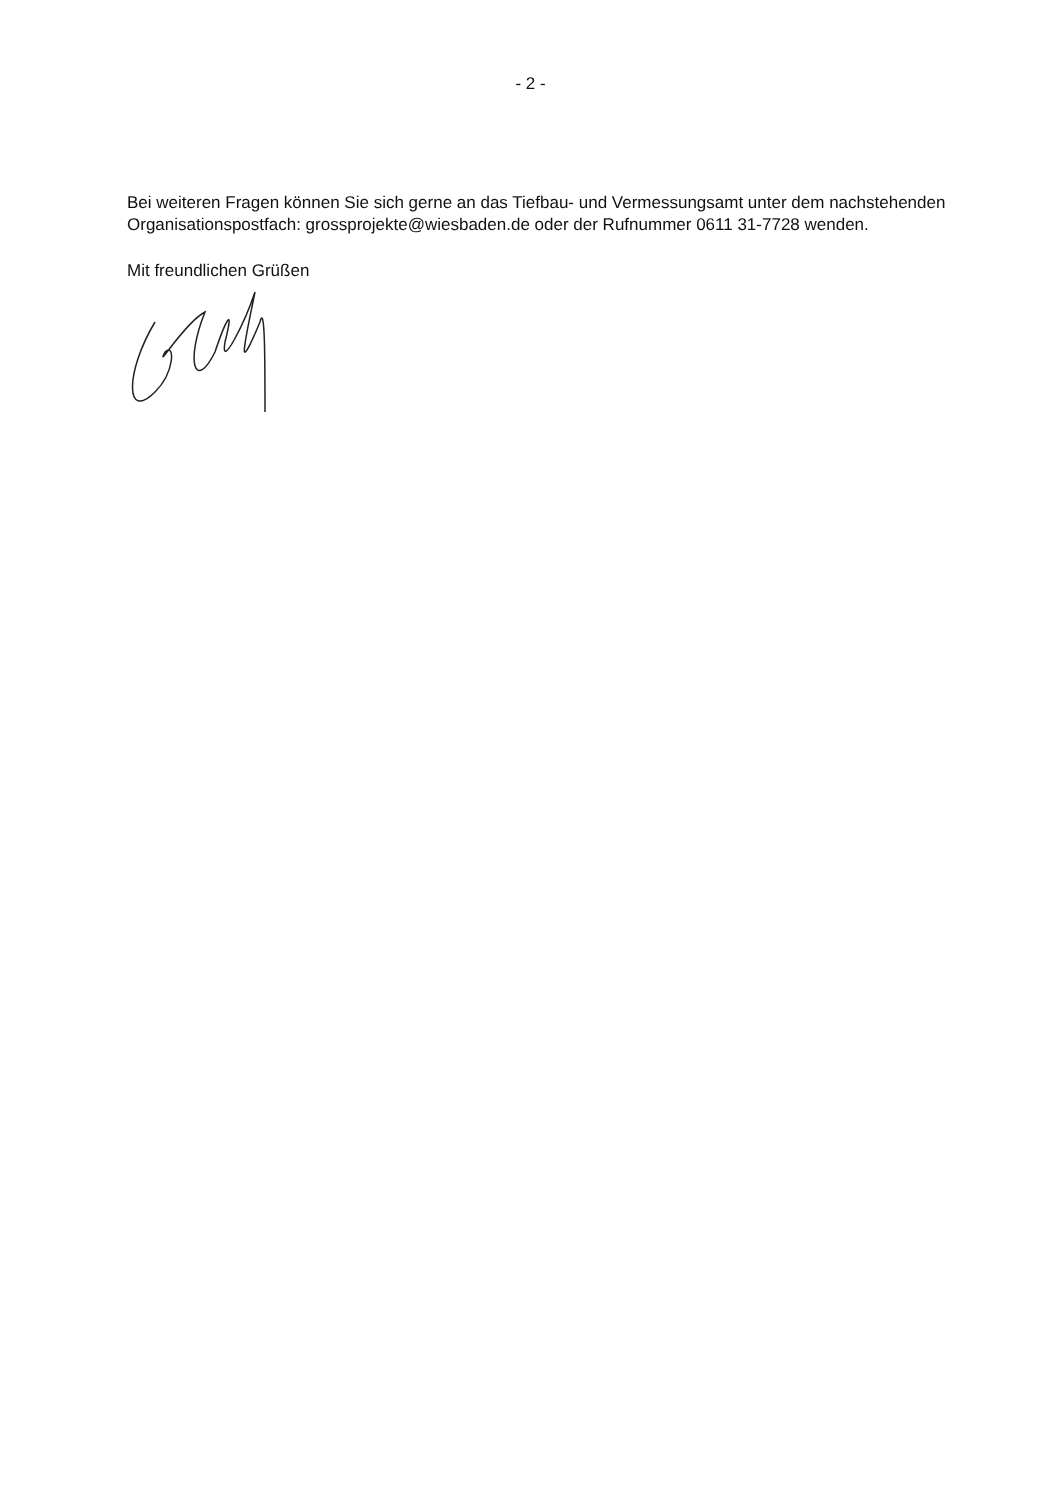- 2 -
Bei weiteren Fragen können Sie sich gerne an das Tiefbau- und Vermessungsamt unter dem nachstehenden Organisationspostfach: grossprojekte@wiesbaden.de oder der Rufnummer 0611 31-7728 wenden.
Mit freundlichen Grüßen